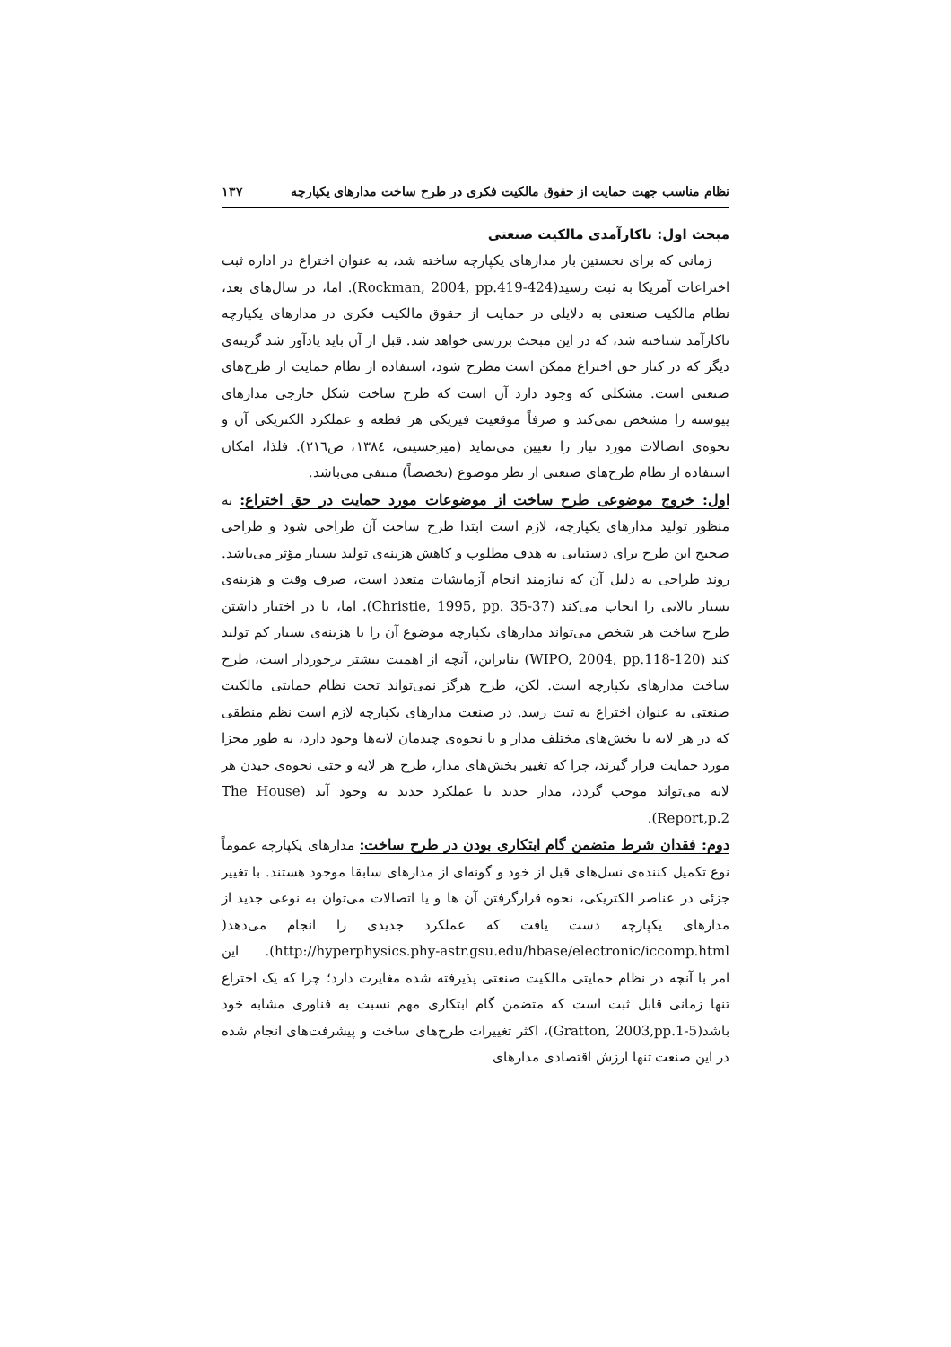نظام مناسب جهت حمایت از حقوق مالکیت فکری در طرح ساخت مدارهای یکپارچه ۱۳۷
مبحث اول: ناکارآمدی مالکیت صنعتی
زمانی که برای نخستین بار مدارهای یکپارچه ساخته شد، به عنوان اختراع در اداره ثبت اختراعات آمریکا به ثبت رسید(Rockman, 2004, pp.419-424). اما، در سال‌های بعد، نظام مالکیت صنعتی به دلایلی در حمایت از حقوق مالکیت فکری در مدارهای یکپارچه ناکارآمد شناخته شد، که در این مبحث بررسی خواهد شد. قبل از آن باید یادآور شد گزینه‌ی دیگر که در کنار حق اختراع ممکن است مطرح شود، استفاده از نظام حمایت از طرح‌های صنعتی است. مشکلی که وجود دارد آن است که طرح ساخت شکل خارجی مدارهای پیوسته را مشخص نمی‌کند و صرفاً موقعیت فیزیکی هر قطعه و عملکرد الکتریکی آن و نحوه‌ی اتصالات مورد نیاز را تعیین می‌نماید (میرحسینی، ۱۳۸٤، ص۲۱٦). فلذا، امکان استفاده از نظام طرح‌های صنعتی از نظر موضوع (تخصصاً) منتفی می‌باشد.
اول: خروج موضوعی طرح ساخت از موضوعات مورد حمایت در حق اختراع: به منظور تولید مدارهای یکپارچه، لازم است ابتدا طرح ساخت آن طراحی شود و طراحی صحیح این طرح برای دستیابی به هدف مطلوب و کاهش هزینه‌ی تولید بسیار مؤثر می‌باشد. روند طراحی به دلیل آن که نیازمند انجام آزمایشات متعدد است، صرف وقت و هزینه‌ی بسیار بالایی را ایجاب می‌کند (Christie, 1995, pp. 35-37). اما، با در اختیار داشتن طرح ساخت هر شخص می‌تواند مدارهای یکپارچه موضوع آن را با هزینه‌ی بسیار کم تولید کند (WIPO, 2004, pp.118-120) بنابراین، آنچه از اهمیت بیشتر برخوردار است، طرح ساخت مدارهای یکپارچه است. لکن، طرح هرگز نمی‌تواند تحت نظام حمایتی مالکیت صنعتی به عنوان اختراع به ثبت رسد. در صنعت مدارهای یکپارچه لازم است نظم منطقی که در هر لایه یا بخش‌های مختلف مدار و یا نحوه‌ی چیدمان لایه‌ها وجود دارد، به طور مجزا مورد حمایت قرار گیرند، چرا که تغییر بخش‌های مدار، طرح هر لایه و حتی نحوه‌ی چیدن هر لایه می‌تواند موجب گردد، مدار جدید با عملکرد جدید به وجود آید (The House Report,p.2).
دوم: فقدان شرط متضمن گام ابتکاری بودن در طرح ساخت: مدارهای یکپارچه عموماً نوع تکمیل کننده‌ی نسل‌های قبل از خود و گونه‌ای از مدارهای سابقا موجود هستند. با تغییر جزئی در عناصر الکتریکی، نحوه قرارگرفتن آن ها و یا اتصالات می‌توان به نوعی جدید از مدارهای یکپارچه دست یافت که عملکرد جدیدی را انجام می‌دهد( http://hyperphysics.phy-astr.gsu.edu/hbase/electronic/iccomp.html). این امر با آنچه در نظام حمایتی مالکیت صنعتی پذیرفته شده مغایرت دارد؛ چرا که یک اختراع تنها زمانی قابل ثبت است که متضمن گام ابتکاری مهم نسبت به فناوری مشابه خود باشد(Gratton, 2003,pp.1-5)، اکثر تغییرات طرح‌های ساخت و پیشرفت‌های انجام شده در این صنعت تنها ارزش اقتصادی مدارهای